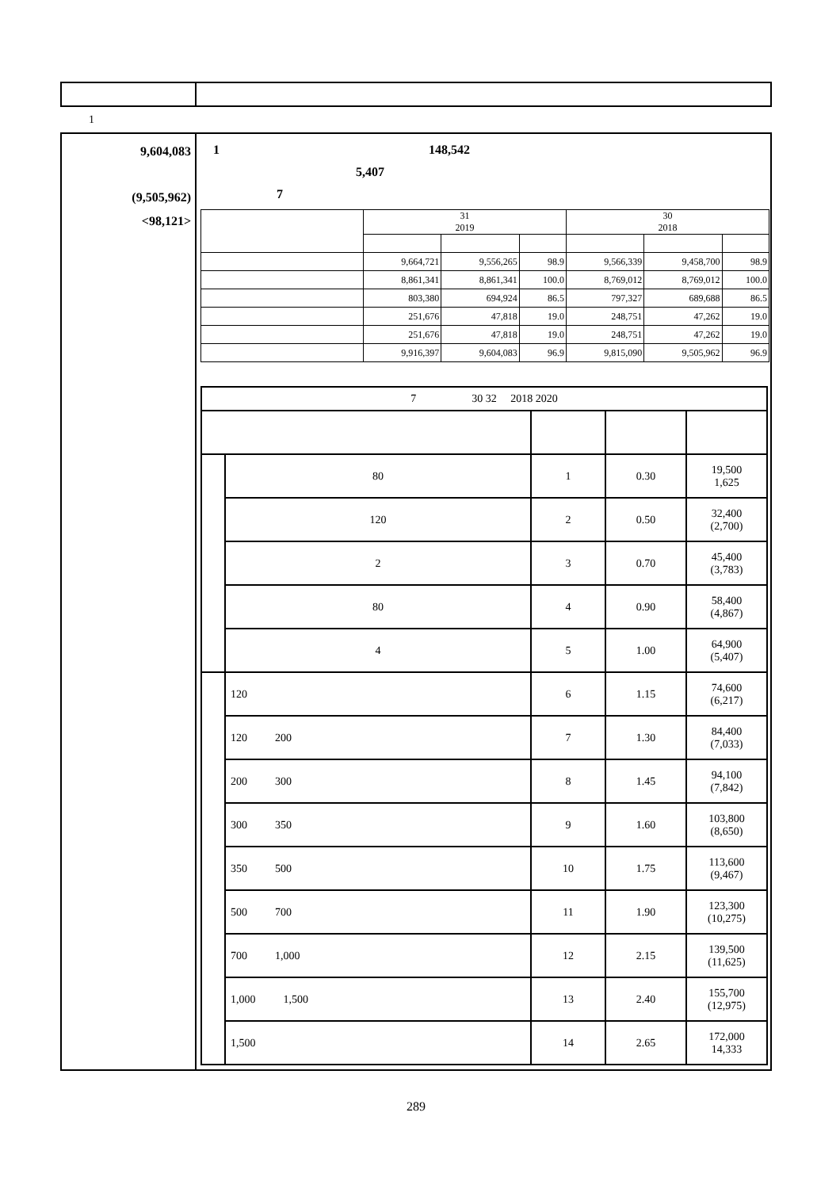1
| 9,604,083 (9,505,962) <98,121> | 1 148,542 5,407 7 / / 31 2019 / / / 30 2018 / / / / / 9,664,721 / 9,556,265 / 98.9 / 9,566,339 / 9,458,700 / 98.9 / / / 8,861,341 / 8,861,341 / 100.0 / 8,769,012 / 8,769,012 / 100.0 / / / 803,380 / 694,924 / 86.5 / 797,327 / 689,688 / 86.5 / / / 251,676 / 47,818 / 19.0 / 248,751 / 47,262 / 19.0 / / / 251,676 / 47,818 / 19.0 / 248,751 / 47,262 / 19.0 / / / 9,916,397 / 9,604,083 / 96.9 / 9,815,090 / 9,505,962 / 96.9 / / 7 30 32 2018 2020 / / / / / / / 80 / 1 / 0.30 / 19,500 1,625 / / / 120 / 2 / 0.50 / 32,400 (2,700) / / / 2 / 3 / 0.70 / 45,400 (3,783) / / / 80 / 4 / 0.90 / 58,400 (4,867) / / / 4 / 5 / 1.00 / 64,900 (5,407) / / / 120 / 6 / 1.15 / 74,600 (6,217) / / / 120 200 / 7 / 1.30 / 84,400 (7,033) / / / 200 300 / 8 / 1.45 / 94,100 (7,842) / / / 300 350 / 9 / 1.60 / 103,800 (8,650) / / / 350 500 / 10 / 1.75 / 113,600 (9,467) / / / 500 700 / 11 / 1.90 / 123,300 (10,275) / / / 700 1,000 / 12 / 2.15 / 139,500 (11,625) / / / 1,000 1,500 / 13 / 2.40 / 155,700 (12,975) / / / 1,500 / 14 / 2.65 / 172,000 14,333 / |
289